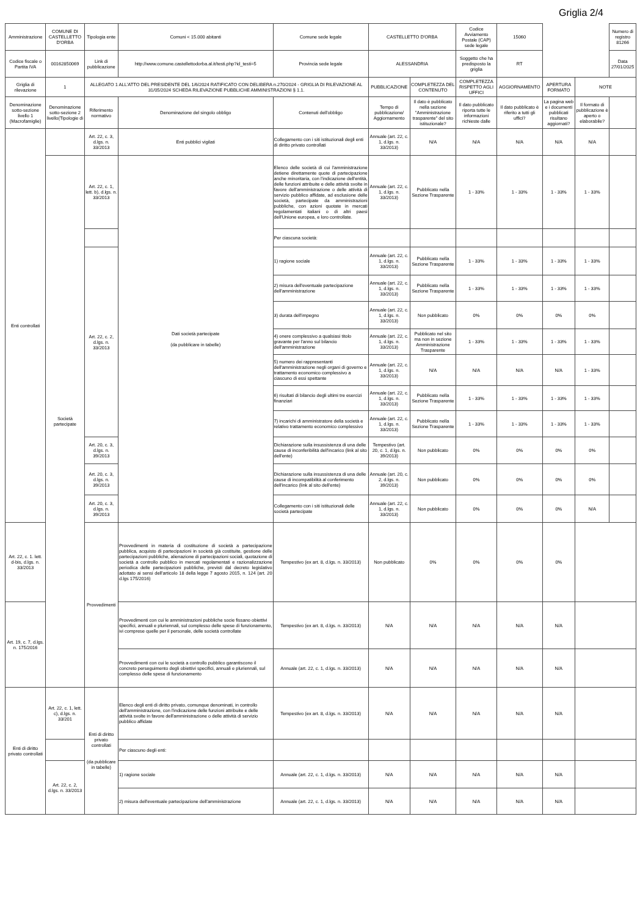Griglia 2/4
| Amministrazione | COMUNE DI CASTELLETTO D'ORBA | Tipologia ente | Comuni < 15.000 abitanti | Comune sede legale | CASTELLETTO D'ORBA | | Codice Avviamento Postale (CAP) sede legale | 15060 | | | | Numero di registro 81266 |
| Codice fiscale o Partita IVA | 00162850069 | Link di pubblicazione | http://www.comune.castellettodorba.al.it/testi.php?id_testi=5 | Provincia sede legale | ALESSANDRIA | | Soggetto che ha predisposto la griglia | RT | | | | Data 27/01/2025 |
| Griglia di rilevazione | 1 | ALLEGATO 1 ALL'ATTO DEL PRESIDENTE DEL 1/6/2024 RATIFICATO CON DELIBERA n.270/2024 - GRIGLIA DI RILEVAZIONE AL 31/05/2024 SCHEDA RILEVAZIONE PUBBLICHE AMMINISTRAZIONI § 1.1. | | | PUBBLICAZIONE | COMPLETEZZA DEL CONTENUTO | COMPLETEZZA RISPETTO AGLI UFFICI | AGGIORNAMENTO | APERTURA FORMATO | NOTE | | |
| Denominazione sotto-sezione livello 1 (Macrofamiglie) | Denominazione sotto-sezione 2 livello(Tipologie di | Riferimento normativo | Denominazione del singolo obbligo | Contenuti dell'obbligo | Tempo di pubblicazione/ Aggiornamento | Il dato è pubblicato nella sezione "Amministrazione trasparente" del sito istituzionale? | Il dato pubblicato riporta tutte le informazioni richieste dalle | Il dato pubblicato è riferito a tutti gli uffici? | La pagina web e i documenti pubblicati risultano aggiornati? | Il formato di pubblicazione è aperto o elaborabile? | | |
| Enti controllati | | Art. 22, c. 3, d.lgs. n. 33/2013 | Enti pubblici vigilati | Collegamento con i siti istituzionali degli enti di diritto privato controllati | Annuale (art. 22, c. 1, d.lgs. n. 33/2013) | N/A | N/A | N/A | N/A | N/A | | |
| | Società partecipate | Art. 22, c. 1, lett. b), d.lgs. n. 33/2013 | Dati società partecipate (da pubblicare in tabelle) | Elenco delle società di cui l'amministrazione detiene direttamente quote di partecipazione anche minoritaria, con l'indicazione dell'entità, delle funzioni attribuite e delle attività svolte in favore dell'amministrazione o delle attività di servizio pubblico affidate, ad esclusione delle società, partecipate da amministrazioni pubbliche, con azioni quotate in mercati regolamentati italiani o di altri paesi dell'Unione europea, e loro controllate. | Annuale (art. 22, c. 1, d.lgs. n. 33/2013) | Pubblicato nella Sezione Trasparente | 1 - 33% | 1 - 33% | 1 - 33% | 1 - 33% | | |
| | | | | Per ciascuna società: | | | | | | | | |
| | | Art. 22, c. 2, d.lgs. n. 33/2013 | | 1) ragione sociale | Annuale (art. 22, c. 1, d.lgs. n. 33/2013) | Pubblicato nella Sezione Trasparente | 1 - 33% | 1 - 33% | 1 - 33% | 1 - 33% | | |
| | | | | 2) misura dell'eventuale partecipazione dell'amministrazione | Annuale (art. 22, c. 1, d.lgs. n. 33/2013) | Pubblicato nella Sezione Trasparente | 1 - 33% | 1 - 33% | 1 - 33% | 1 - 33% | | |
| | | | | 3) durata dell'impegno | Annuale (art. 22, c. 1, d.lgs. n. 33/2013) | Non pubblicato | 0% | 0% | 0% | 0% | | |
| | | | | 4) onere complessivo a qualsiasi titolo gravante per l'anno sul bilancio dell'amministrazione | Annuale (art. 22, c. 1, d.lgs. n. 33/2013) | Pubblicato nel sito ma non in sezione Amministrazione Trasparente | 1 - 33% | 1 - 33% | 1 - 33% | 1 - 33% | | |
| | | | | 5) numero dei rappresentanti dell'amministrazione negli organi di governo e trattamento economico complessivo a ciascuno di essi spettante | Annuale (art. 22, c. 1, d.lgs. n. 33/2013) | N/A | N/A | N/A | N/A | 1 - 33% | | |
| | | | | 6) risultati di bilancio degli ultimi tre esercizi finanziari | Annuale (art. 22, c. 1, d.lgs. n. 33/2013) | Pubblicato nella Sezione Trasparente | 1 - 33% | 1 - 33% | 1 - 33% | 1 - 33% | | |
| | | | | 7) incarichi di amministratore della società e relativo trattamento economico complessivo | Annuale (art. 22, c. 1, d.lgs. n. 33/2013) | Pubblicato nella Sezione Trasparente | 1 - 33% | 1 - 33% | 1 - 33% | 1 - 33% | | |
| | | Art. 20, c. 3, d.lgs. n. 39/2013 | | Dichiarazione sulla insussistenza di una delle cause di inconferibilità dell'incarico (link al sito dell'ente) | Tempestivo (art. 20, c. 1, d.lgs. n. 39/2013) | Non pubblicato | 0% | 0% | 0% | 0% | | |
| | | Art. 20, c. 3, d.lgs. n. 39/2013 | | Dichiarazione sulla insussistenza di una delle cause di incompatibilità al conferimento dell'incarico (link al sito dell'ente) | Annuale (art. 20, c. 2, d.lgs. n. 39/2013) | Non pubblicato | 0% | 0% | 0% | 0% | | |
| | | Art. 20, c. 3, d.lgs. n. 39/2013 | | Collegamento con i siti istituzionali delle società partecipate | Annuale (art. 22, c. 1, d.lgs. n. 33/2013) | Non pubblicato | 0% | 0% | 0% | N/A | | |
| Art. 22, c. 1. lett. d-bis, d.lgs. n. 33/2013 | | Provvedimenti | Provvedimenti in materia di costituzione di società a partecipazione pubblica, acquisto di partecipazioni in società già costituite, gestione delle partecipazioni pubbliche, alienazione di partecipazioni sociali, quotazione di società a controllo pubblico in mercati regolamentati e razionalizzazione periodica delle partecipazioni pubbliche, previsti dal decreto legislativo adottato ai sensi dell'articolo 18 della legge 7 agosto 2015, n. 124 (art. 20 d.lgs 175/2016) | Tempestivo (ex art. 8, d.lgs. n. 33/2013) | Non pubblicato | 0% | 0% | 0% | 0% | | | |
| Art. 19, c. 7, d.lgs. n. 175/2016 | | | Provvedimenti con cui le amministrazioni pubbliche socie fissano obiettivi specifici, annuali e pluriennali, sul complesso delle spese di funzionamento, ivi comprese quelle per il personale, delle società controllate | Tempestivo (ex art. 8, d.lgs. n. 33/2013) | N/A | N/A | N/A | N/A | N/A | | | |
| | | | Provvedimenti con cui le società a controllo pubblico garantiscono il concreto perseguimento degli obiettivi specifici, annuali e pluriennali, sul complesso delle spese di funzionamento | Annuale (art. 22, c. 1, d.lgs. n. 33/2013) | N/A | N/A | N/A | N/A | N/A | | | |
| Enti di diritto privato controllati | Art. 22, c. 1, lett. c), d.lgs. n. 33/201 | Enti di diritto privato controllati (da pubblicare in tabelle) | Elenco degli enti di diritto privato, comunque denominati, in controllo dell'amministrazione, con l'indicazione delle funzioni attribuite e delle attività svolte in favore dell'amministrazione o delle attività di servizio pubblico affidate | Tempestivo (ex art. 8, d.lgs. n. 33/2013) | N/A | N/A | N/A | N/A | N/A | | | |
| | | | Per ciascuno degli enti: | | | | | | | | | |
| | Art. 22, c. 2, d.lgs. n. 33/2013 | | 1) ragione sociale | Annuale (art. 22, c. 1, d.lgs. n. 33/2013) | N/A | N/A | N/A | N/A | N/A | | | |
| | | | 2) misura dell'eventuale partecipazione dell'amministrazione | Annuale (art. 22, c. 1, d.lgs. n. 33/2013) | N/A | N/A | N/A | N/A | N/A | | | |